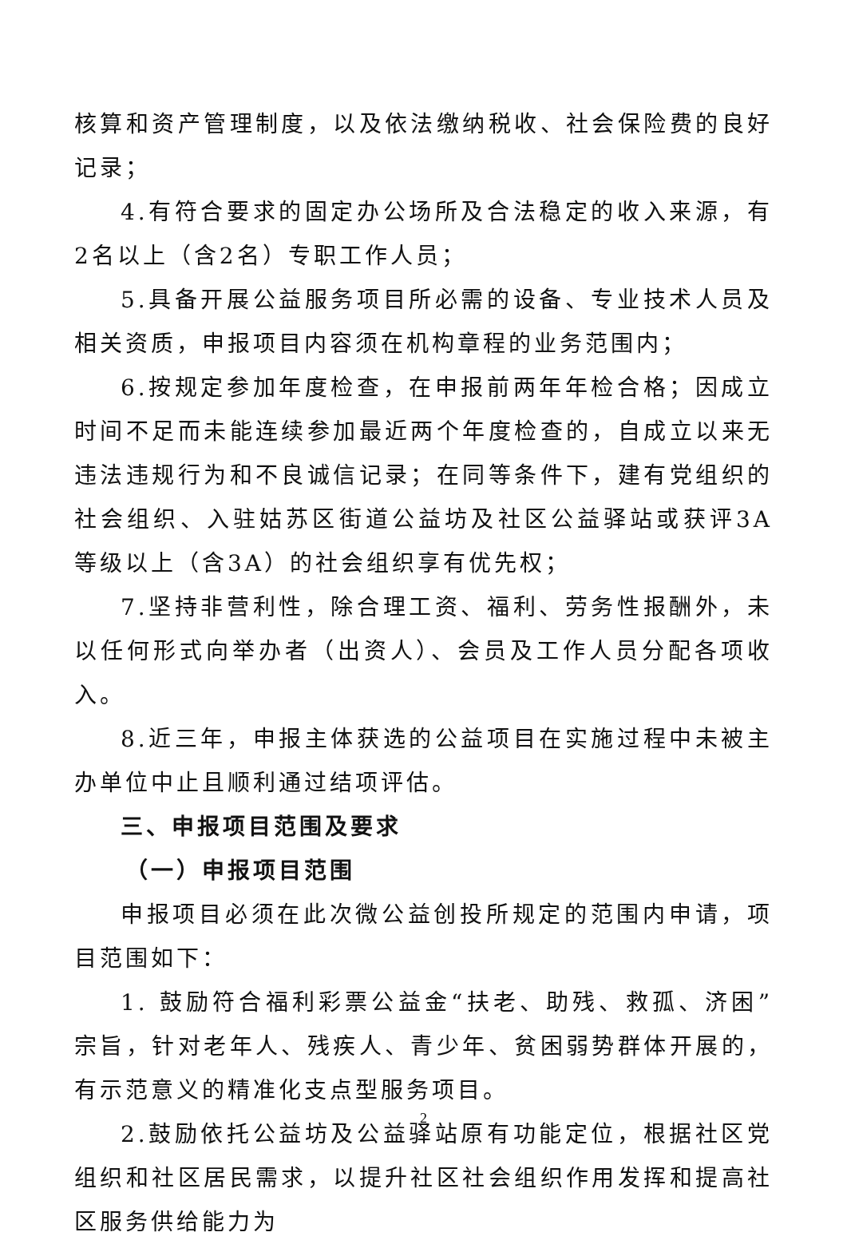核算和资产管理制度，以及依法缴纳税收、社会保险费的良好记录；
4.有符合要求的固定办公场所及合法稳定的收入来源，有2名以上（含2名）专职工作人员；
5.具备开展公益服务项目所必需的设备、专业技术人员及相关资质，申报项目内容须在机构章程的业务范围内；
6.按规定参加年度检查，在申报前两年年检合格；因成立时间不足而未能连续参加最近两个年度检查的，自成立以来无违法违规行为和不良诚信记录；在同等条件下，建有党组织的社会组织、入驻姑苏区街道公益坊及社区公益驿站或获评3A等级以上（含3A）的社会组织享有优先权；
7.坚持非营利性，除合理工资、福利、劳务性报酬外，未以任何形式向举办者（出资人）、会员及工作人员分配各项收入。
8.近三年，申报主体获选的公益项目在实施过程中未被主办单位中止且顺利通过结项评估。
三、申报项目范围及要求
（一）申报项目范围
申报项目必须在此次微公益创投所规定的范围内申请，项目范围如下：
1. 鼓励符合福利彩票公益金“扶老、助残、救孤、济困”宗旨，针对老年人、残疾人、青少年、贫困弱势群体开展的，有示范意义的精准化支点型服务项目。
2.鼓励依托公益坊及公益驿站原有功能定位，根据社区党组织和社区居民需求，以提升社区社会组织作用发挥和提高社区服务供给能力为
2